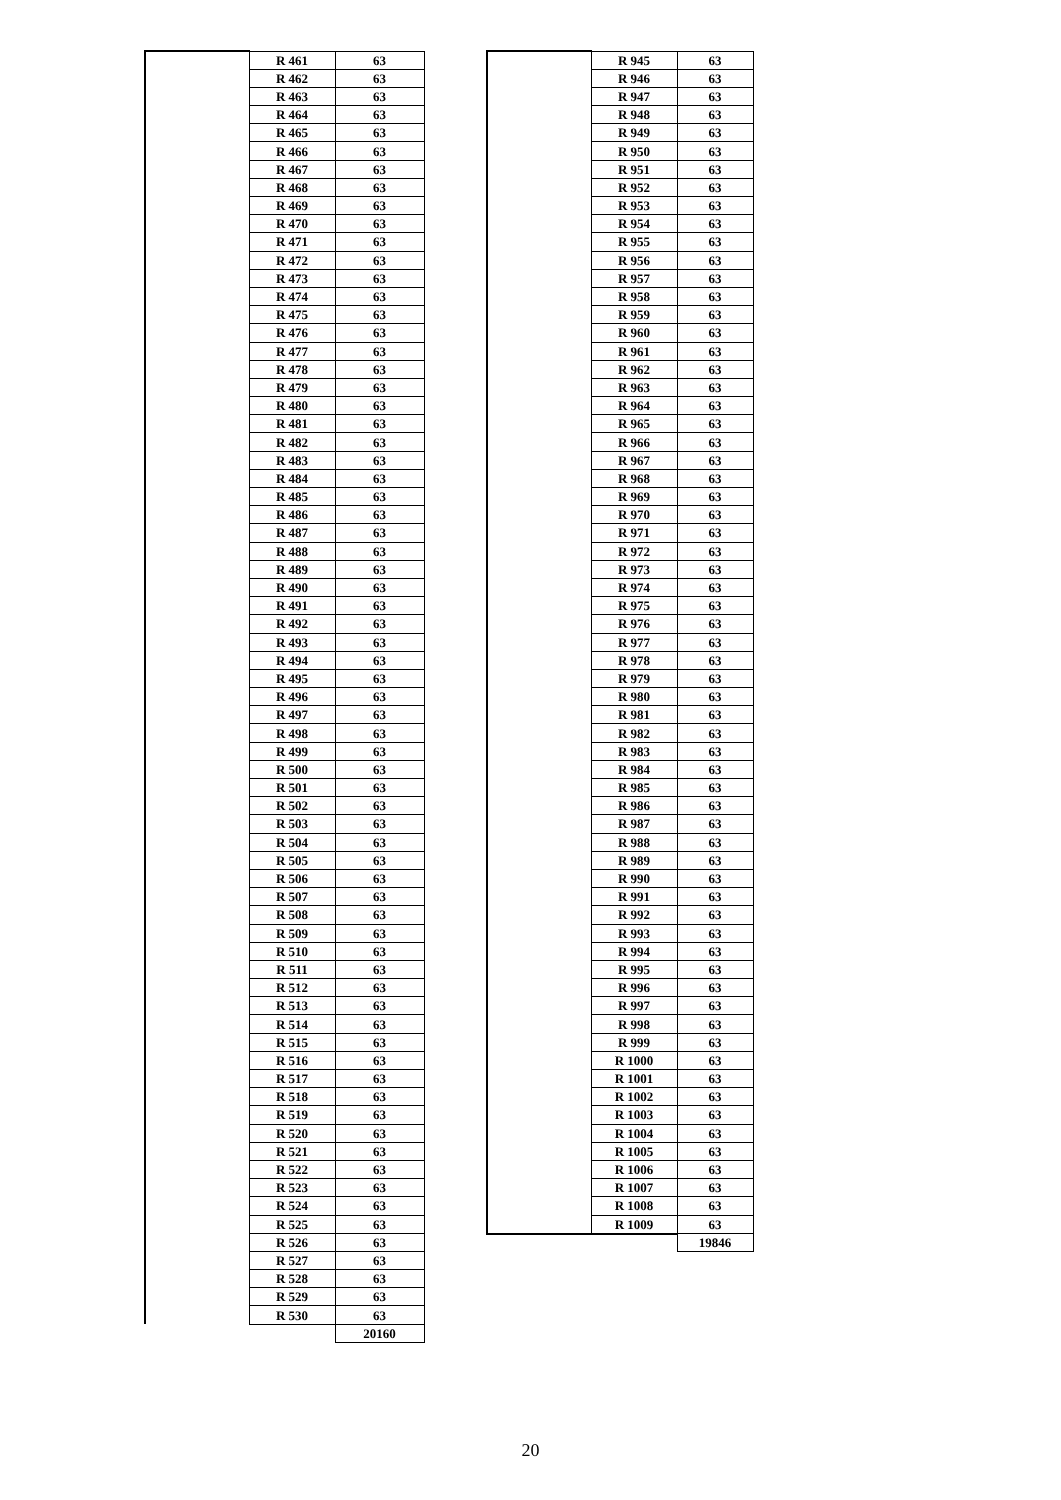| | R 461 | 63 |
| | R 462 | 63 |
| | R 463 | 63 |
| | R 464 | 63 |
| | R 465 | 63 |
| | R 466 | 63 |
| | R 467 | 63 |
| | R 468 | 63 |
| | R 469 | 63 |
| | R 470 | 63 |
| | R 471 | 63 |
| | R 472 | 63 |
| | R 473 | 63 |
| | R 474 | 63 |
| | R 475 | 63 |
| | R 476 | 63 |
| | R 477 | 63 |
| | R 478 | 63 |
| | R 479 | 63 |
| | R 480 | 63 |
| | R 481 | 63 |
| | R 482 | 63 |
| | R 483 | 63 |
| | R 484 | 63 |
| | R 485 | 63 |
| | R 486 | 63 |
| | R 487 | 63 |
| | R 488 | 63 |
| | R 489 | 63 |
| | R 490 | 63 |
| | R 491 | 63 |
| | R 492 | 63 |
| | R 493 | 63 |
| | R 494 | 63 |
| | R 495 | 63 |
| | R 496 | 63 |
| | R 497 | 63 |
| | R 498 | 63 |
| | R 499 | 63 |
| | R 500 | 63 |
| | R 501 | 63 |
| | R 502 | 63 |
| | R 503 | 63 |
| | R 504 | 63 |
| | R 505 | 63 |
| | R 506 | 63 |
| | R 507 | 63 |
| | R 508 | 63 |
| | R 509 | 63 |
| | R 510 | 63 |
| | R 511 | 63 |
| | R 512 | 63 |
| | R 513 | 63 |
| | R 514 | 63 |
| | R 515 | 63 |
| | R 516 | 63 |
| | R 517 | 63 |
| | R 518 | 63 |
| | R 519 | 63 |
| | R 520 | 63 |
| | R 521 | 63 |
| | R 522 | 63 |
| | R 523 | 63 |
| | R 524 | 63 |
| | R 525 | 63 |
| | R 526 | 63 |
| | R 527 | 63 |
| | R 528 | 63 |
| | R 529 | 63 |
| | R 530 | 63 |
| | | 20160 |
| | R 945 | 63 |
| | R 946 | 63 |
| | R 947 | 63 |
| | R 948 | 63 |
| | R 949 | 63 |
| | R 950 | 63 |
| | R 951 | 63 |
| | R 952 | 63 |
| | R 953 | 63 |
| | R 954 | 63 |
| | R 955 | 63 |
| | R 956 | 63 |
| | R 957 | 63 |
| | R 958 | 63 |
| | R 959 | 63 |
| | R 960 | 63 |
| | R 961 | 63 |
| | R 962 | 63 |
| | R 963 | 63 |
| | R 964 | 63 |
| | R 965 | 63 |
| | R 966 | 63 |
| | R 967 | 63 |
| | R 968 | 63 |
| | R 969 | 63 |
| | R 970 | 63 |
| | R 971 | 63 |
| | R 972 | 63 |
| | R 973 | 63 |
| | R 974 | 63 |
| | R 975 | 63 |
| | R 976 | 63 |
| | R 977 | 63 |
| | R 978 | 63 |
| | R 979 | 63 |
| | R 980 | 63 |
| | R 981 | 63 |
| | R 982 | 63 |
| | R 983 | 63 |
| | R 984 | 63 |
| | R 985 | 63 |
| | R 986 | 63 |
| | R 987 | 63 |
| | R 988 | 63 |
| | R 989 | 63 |
| | R 990 | 63 |
| | R 991 | 63 |
| | R 992 | 63 |
| | R 993 | 63 |
| | R 994 | 63 |
| | R 995 | 63 |
| | R 996 | 63 |
| | R 997 | 63 |
| | R 998 | 63 |
| | R 999 | 63 |
| | R 1000 | 63 |
| | R 1001 | 63 |
| | R 1002 | 63 |
| | R 1003 | 63 |
| | R 1004 | 63 |
| | R 1005 | 63 |
| | R 1006 | 63 |
| | R 1007 | 63 |
| | R 1008 | 63 |
| | R 1009 | 63 |
| | | 19846 |
20